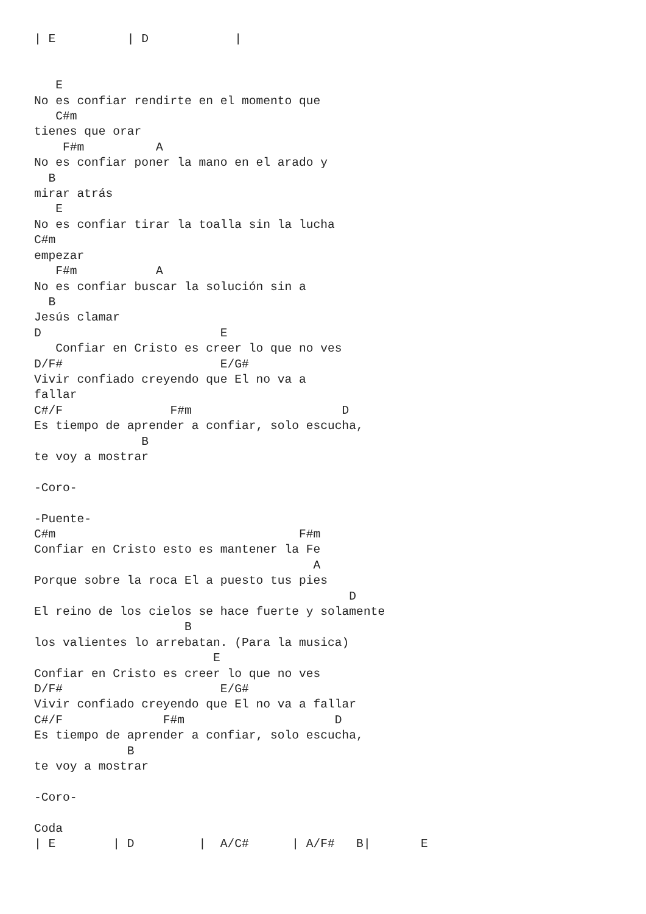| E          | D            |


   E
No es confiar rendirte en el momento que
   C#m
tienes que orar
    F#m          A
No es confiar poner la mano en el arado y
  B
mirar atrás
   E
No es confiar tirar la toalla sin la lucha
C#m
empezar
   F#m           A
No es confiar buscar la solución sin a
  B
Jesús clamar
D                         E
   Confiar en Cristo es creer lo que no ves
D/F#                      E/G#
Vivir confiado creyendo que El no va a
fallar
C#/F               F#m                     D
Es tiempo de aprender a confiar, solo escucha,
               B
te voy a mostrar

-Coro-

-Puente-
C#m                                  F#m
Confiar en Cristo esto es mantener la Fe
                                       A
Porque sobre la roca El a puesto tus pies
                                            D
El reino de los cielos se hace fuerte y solamente
                     B
los valientes lo arrebatan. (Para la musica)
                         E
Confiar en Cristo es creer lo que no ves
D/F#                      E/G#
Vivir confiado creyendo que El no va a fallar
C#/F              F#m                     D
Es tiempo de aprender a confiar, solo escucha,
             B
te voy a mostrar

-Coro-

Coda
| E        | D         |  A/C#      | A/F#   B|       E